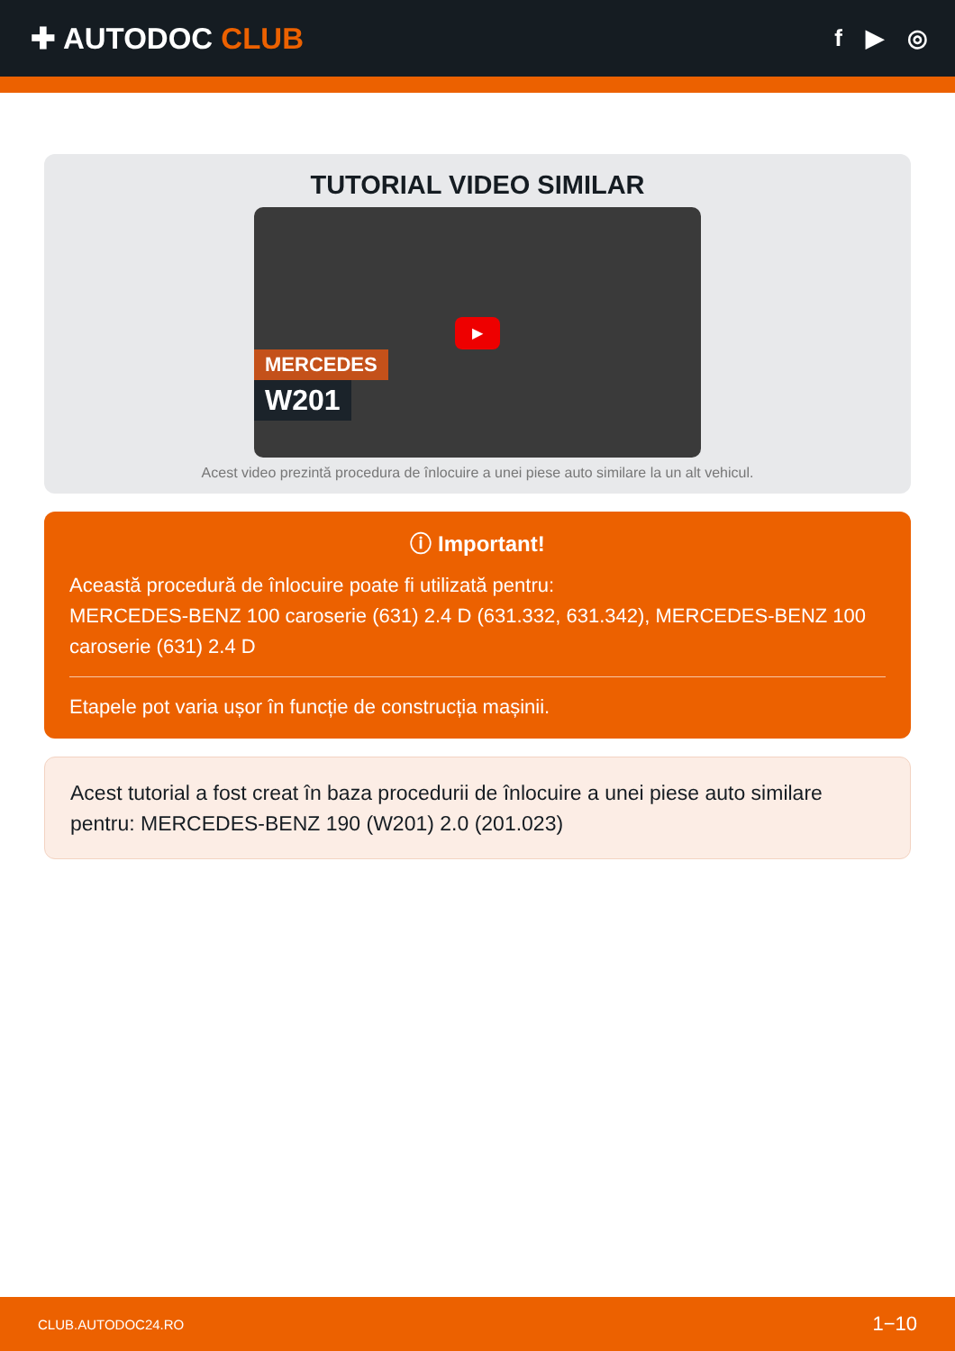✚ AUTODOC CLUB
f ▶ ◎
TUTORIAL VIDEO SIMILAR
▶
MERCEDES
W201
Acest video prezintă procedura de înlocuire a unei piese auto similare la un alt vehicul.
ⓘ Important!
Această procedură de înlocuire poate fi utilizată pentru:
MERCEDES-BENZ 100 caroserie (631) 2.4 D (631.332, 631.342), MERCEDES-BENZ 100 caroserie (631) 2.4 D
Etapele pot varia ușor în funcție de construcția mașinii.
Acest tutorial a fost creat în baza procedurii de înlocuire a unei piese auto similare pentru: MERCEDES-BENZ 190 (W201) 2.0 (201.023)
CLUB.AUTODOC24.RO 1−10